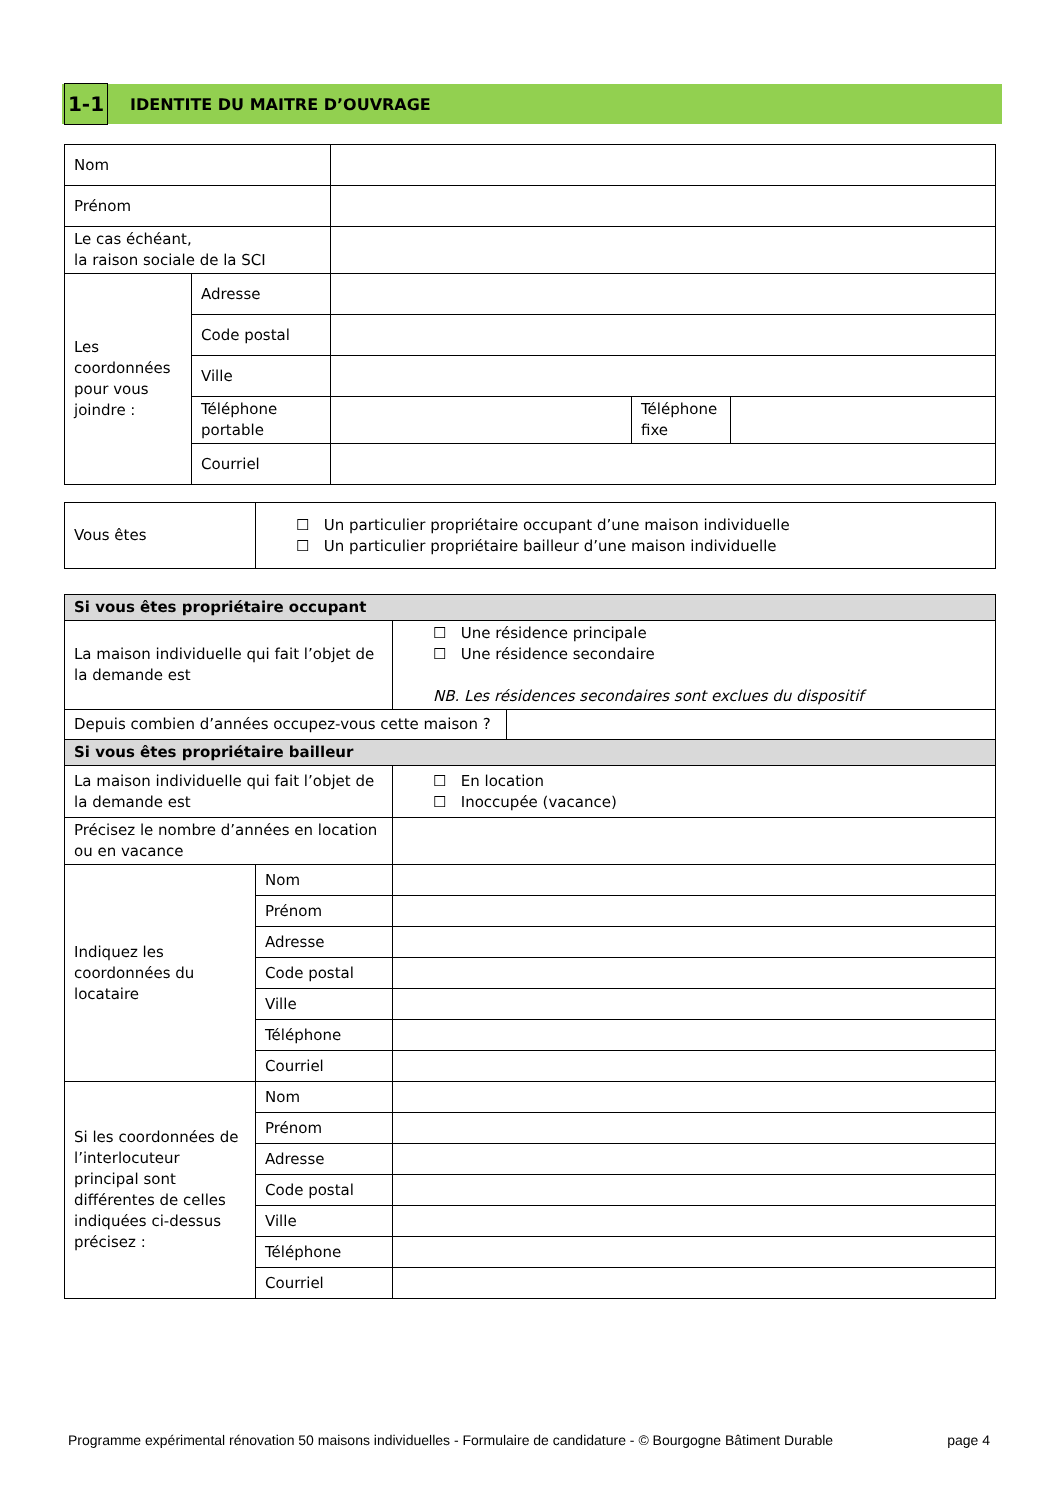1-1
IDENTITE DU MAITRE D’OUVRAGE
| Nom | | | | |
| Prénom | | | | |
| Le cas échéant, la raison sociale de la SCI | | | | |
| Les coordonnées pour vous joindre : | Adresse | | | |
| | Code postal | | | |
| | Ville | | | |
| | Téléphone portable | | Téléphone fixe | |
| | Courriel | | | |
| Vous êtes | ☐ Un particulier propriétaire occupant d’une maison individuelle ☐ Un particulier propriétaire bailleur d’une maison individuelle |
| Si vous êtes propriétaire occupant | | | |
| La maison individuelle qui fait l’objet de la demande est | | ☐ Une résidence principale ☐ Une résidence secondaire NB. Les résidences secondaires sont exclues du dispositif | |
| Depuis combien d’années occupez-vous cette maison ? | | | |
| Si vous êtes propriétaire bailleur | | | |
| La maison individuelle qui fait l’objet de la demande est | | ☐ En location ☐ Inoccupée (vacance) | |
| Précisez le nombre d’années en location ou en vacance | | | |
| Indiquez les coordonnées du locataire | Nom | | |
| | Prénom | | |
| | Adresse | | |
| | Code postal | | |
| | Ville | | |
| | Téléphone | | |
| | Courriel | | |
| Si les coordonnées de l’interlocuteur principal sont différentes de celles indiquées ci-dessus précisez : | Nom | | |
| | Prénom | | |
| | Adresse | | |
| | Code postal | | |
| | Ville | | |
| | Téléphone | | |
| | Courriel | | |
Programme expérimental rénovation 50 maisons individuelles - Formulaire de candidature - © Bourgogne Bâtiment Durable page 4